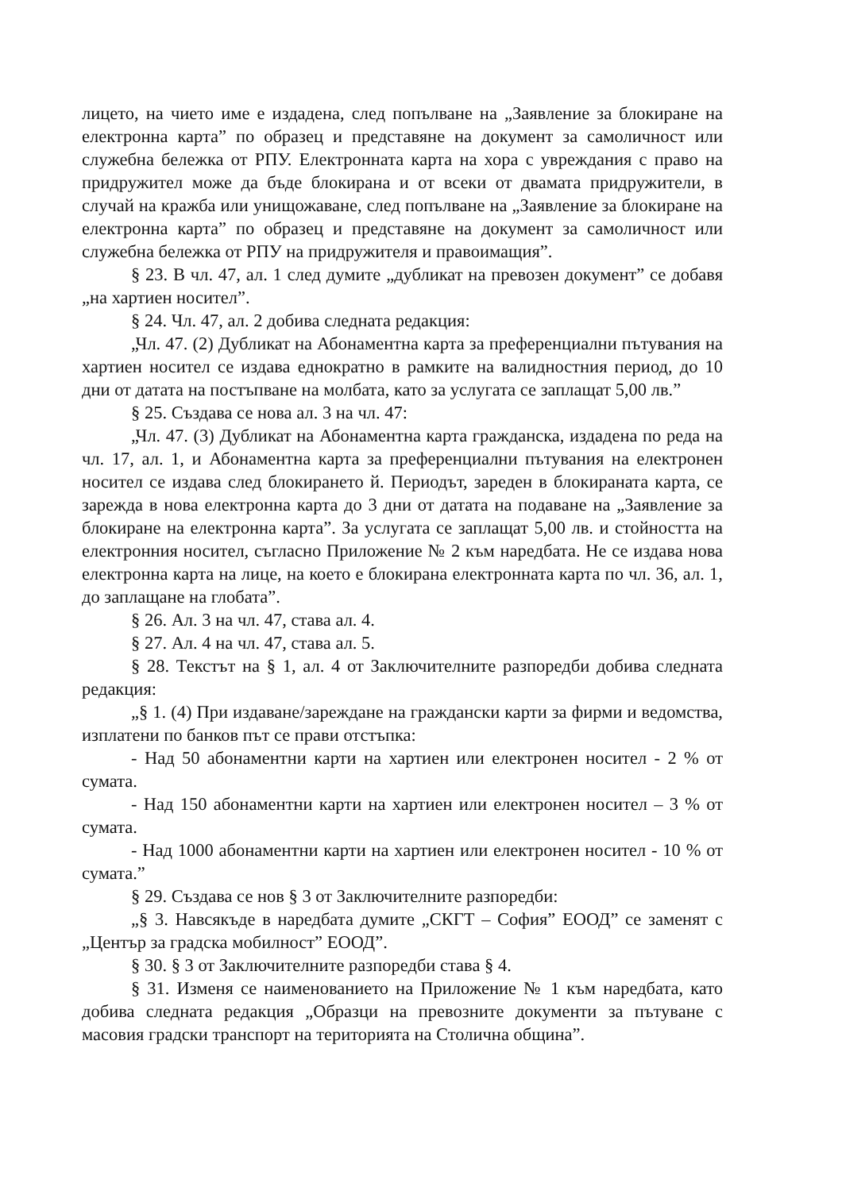лицето, на чието име е издадена, след попълване на „Заявление за блокиране на електронна карта” по образец и представяне на документ за самоличност или служебна бележка от РПУ. Електронната карта на хора с увреждания с право на придружител може да бъде блокирана и от всеки от двамата придружители, в случай на кражба или унищожаване, след попълване на „Заявление за блокиране на електронна карта” по образец и представяне на документ за самоличност или служебна бележка от РПУ на придружителя и правоимащия”.
§ 23. В чл. 47, ал. 1 след думите „дубликат на превозен документ” се добавя „на хартиен носител”.
§ 24. Чл. 47, ал. 2 добива следната редакция:
„Чл. 47. (2) Дубликат на Абонаментна карта за преференциални пътувания на хартиен носител се издава еднократно в рамките на валидностния период, до 10 дни от датата на постъпване на молбата, като за услугата се заплащат 5,00 лв.”
§ 25. Създава се нова ал. 3 на чл. 47:
„Чл. 47. (3) Дубликат на Абонаментна карта гражданска, издадена по реда на чл. 17, ал. 1, и Абонаментна карта за преференциални пътувания на електронен носител се издава след блокирането й. Периодът, зареден в блокираната карта, се зарежда в нова електронна карта до 3 дни от датата на подаване на „Заявление за блокиране на електронна карта”. За услугата се заплащат 5,00 лв. и стойността на електронния носител, съгласно Приложение № 2 към наредбата. Не се издава нова електронна карта на лице, на което е блокирана електронната карта по чл. 36, ал. 1, до заплащане на глобата”.
§ 26. Ал. 3 на чл. 47, става ал. 4.
§ 27. Ал. 4 на чл. 47, става ал. 5.
§ 28. Текстът на § 1, ал. 4 от Заключителните разпоредби добива следната редакция:
„§ 1. (4) При издаване/зареждане на граждански карти за фирми и ведомства, изплатени по банков път се прави отстъпка:
- Над 50 абонаментни карти на хартиен или електронен носител - 2 % от сумата.
- Над 150 абонаментни карти на хартиен или електронен носител – 3 % от сумата.
- Над 1000 абонаментни карти на хартиен или електронен носител - 10 % от сумата.”
§ 29. Създава се нов § 3 от Заключителните разпоредби:
„§ 3. Навсякъде в наредбата думите „СКГТ – София” ЕООД” се заменят с „Център за градска мобилност” ЕООД”.
§ 30. § 3 от Заключителните разпоредби става § 4.
§ 31. Изменя се наименованието на Приложение № 1 към наредбата, като добива следната редакция „Образци на превозните документи за пътуване с масовия градски транспорт на територията на Столична община”.